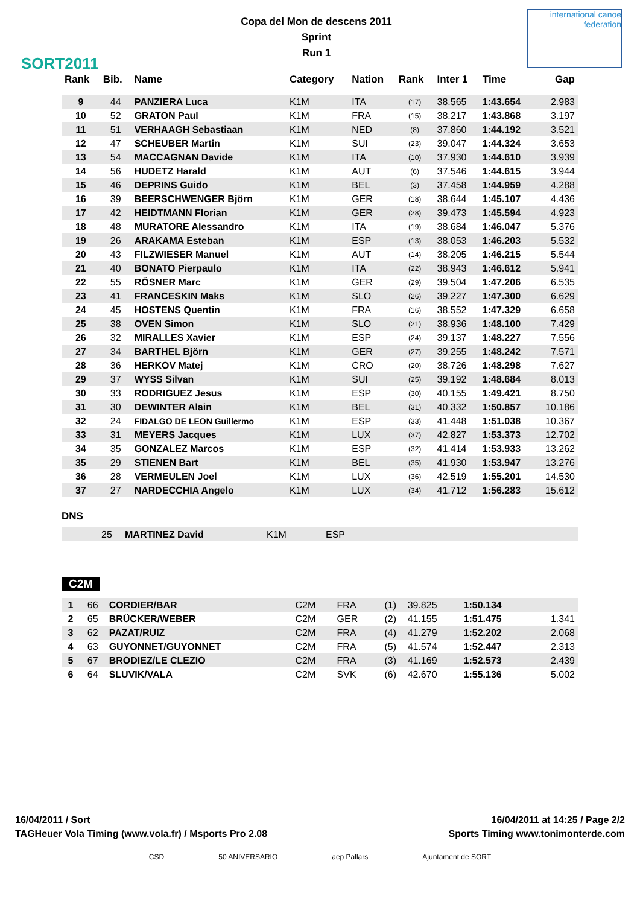SORT2011
Copa del Mon de descens 2011
Sprint
Run 1
international canoe federation
| Rank | Bib. | Name | Category | Nation | Rank | Inter 1 | Time | Gap |
| --- | --- | --- | --- | --- | --- | --- | --- | --- |
| 9 | 44 | PANZIERA Luca | K1M | ITA | (17) | 38.565 | 1:43.654 | 2.983 |
| 10 | 52 | GRATON Paul | K1M | FRA | (15) | 38.217 | 1:43.868 | 3.197 |
| 11 | 51 | VERHAAGH Sebastiaan | K1M | NED | (8) | 37.860 | 1:44.192 | 3.521 |
| 12 | 47 | SCHEUBER Martin | K1M | SUI | (23) | 39.047 | 1:44.324 | 3.653 |
| 13 | 54 | MACCAGNAN Davide | K1M | ITA | (10) | 37.930 | 1:44.610 | 3.939 |
| 14 | 56 | HUDETZ Harald | K1M | AUT | (6) | 37.546 | 1:44.615 | 3.944 |
| 15 | 46 | DEPRINS Guido | K1M | BEL | (3) | 37.458 | 1:44.959 | 4.288 |
| 16 | 39 | BEERSCHWENGER Björn | K1M | GER | (18) | 38.644 | 1:45.107 | 4.436 |
| 17 | 42 | HEIDTMANN Florian | K1M | GER | (28) | 39.473 | 1:45.594 | 4.923 |
| 18 | 48 | MURATORE Alessandro | K1M | ITA | (19) | 38.684 | 1:46.047 | 5.376 |
| 19 | 26 | ARAKAMA Esteban | K1M | ESP | (13) | 38.053 | 1:46.203 | 5.532 |
| 20 | 43 | FILZWIESER Manuel | K1M | AUT | (14) | 38.205 | 1:46.215 | 5.544 |
| 21 | 40 | BONATO Pierpaulo | K1M | ITA | (22) | 38.943 | 1:46.612 | 5.941 |
| 22 | 55 | RÖSNER Marc | K1M | GER | (29) | 39.504 | 1:47.206 | 6.535 |
| 23 | 41 | FRANCESKIN Maks | K1M | SLO | (26) | 39.227 | 1:47.300 | 6.629 |
| 24 | 45 | HOSTENS Quentin | K1M | FRA | (16) | 38.552 | 1:47.329 | 6.658 |
| 25 | 38 | OVEN Simon | K1M | SLO | (21) | 38.936 | 1:48.100 | 7.429 |
| 26 | 32 | MIRALLES Xavier | K1M | ESP | (24) | 39.137 | 1:48.227 | 7.556 |
| 27 | 34 | BARTHEL Björn | K1M | GER | (27) | 39.255 | 1:48.242 | 7.571 |
| 28 | 36 | HERKOV Matej | K1M | CRO | (20) | 38.726 | 1:48.298 | 7.627 |
| 29 | 37 | WYSS Silvan | K1M | SUI | (25) | 39.192 | 1:48.684 | 8.013 |
| 30 | 33 | RODRIGUEZ Jesus | K1M | ESP | (30) | 40.155 | 1:49.421 | 8.750 |
| 31 | 30 | DEWINTER Alain | K1M | BEL | (31) | 40.332 | 1:50.857 | 10.186 |
| 32 | 24 | FIDALGO DE LEON Guillermo | K1M | ESP | (33) | 41.448 | 1:51.038 | 10.367 |
| 33 | 31 | MEYERS Jacques | K1M | LUX | (37) | 42.827 | 1:53.373 | 12.702 |
| 34 | 35 | GONZALEZ Marcos | K1M | ESP | (32) | 41.414 | 1:53.933 | 13.262 |
| 35 | 29 | STIENEN Bart | K1M | BEL | (35) | 41.930 | 1:53.947 | 13.276 |
| 36 | 28 | VERMEULEN Joel | K1M | LUX | (36) | 42.519 | 1:55.201 | 14.530 |
| 37 | 27 | NARDECCHIA Angelo | K1M | LUX | (34) | 41.712 | 1:56.283 | 15.612 |
DNS
| | 25 | MARTINEZ David | K1M | ESP |
C2M
| 1 | 66 | CORDIER/BAR | C2M | FRA | (1) | 39.825 | 1:50.134 | |
| 2 | 65 | BRÜCKER/WEBER | C2M | GER | (2) | 41.155 | 1:51.475 | 1.341 |
| 3 | 62 | PAZAT/RUIZ | C2M | FRA | (4) | 41.279 | 1:52.202 | 2.068 |
| 4 | 63 | GUYONNET/GUYONNET | C2M | FRA | (5) | 41.574 | 1:52.447 | 2.313 |
| 5 | 67 | BRODIEZ/LE CLEZIO | C2M | FRA | (3) | 41.169 | 1:52.573 | 2.439 |
| 6 | 64 | SLUVIK/VALA | C2M | SVK | (6) | 42.670 | 1:55.136 | 5.002 |
16/04/2011 / Sort 16/04/2011 at 14:25 / Page 2/2
TAGHeuer Vola Timing (www.vola.fr) / Msports Pro 2.08 Sports Timing www.tonimonterde.com
CSD 50 ANIVERSARIO aep Pallars Ajuntament de SORT